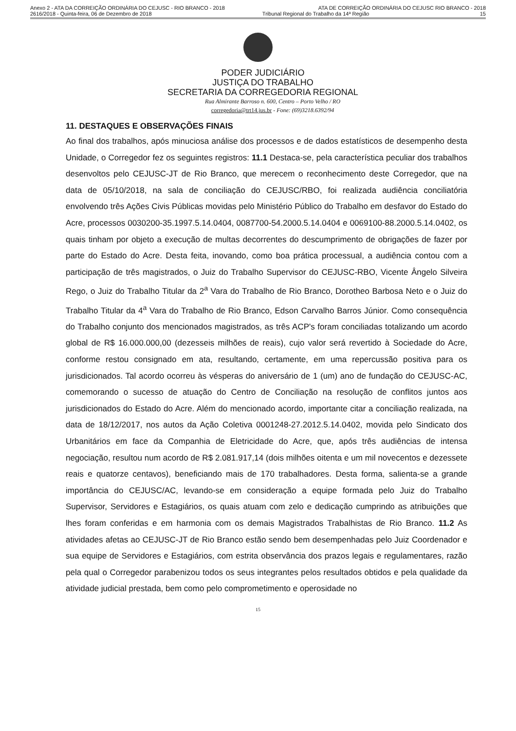Anexo 2 - ATA DA CORREIÇÃO ORDINÁRIA DO CEJUSC - RIO BRANCO - 2018 ATA DE CORREIÇÃO ORDINÁRIA DO CEJUSC RIO BRANCO - 2018
2616/2018 - Quinta-feira, 06 de Dezembro de 2018 Tribunal Regional do Trabalho da 14ª Região 15
PODER JUDICIÁRIO
JUSTIÇA DO TRABALHO
SECRETARIA DA CORREGEDORIA REGIONAL
Rua Almirante Barroso n. 600, Centro – Porto Velho / RO
corregedoria@trt14.jus.br - Fone: (69)3218.6392/94
11. DESTAQUES E OBSERVAÇÕES FINAIS
Ao final dos trabalhos, após minuciosa análise dos processos e de dados estatísticos de desempenho desta Unidade, o Corregedor fez os seguintes registros: 11.1 Destaca-se, pela característica peculiar dos trabalhos desenvoltos pelo CEJUSC-JT de Rio Branco, que merecem o reconhecimento deste Corregedor, que na data de 05/10/2018, na sala de conciliação do CEJUSC/RBO, foi realizada audiência conciliatória envolvendo três Ações Civis Públicas movidas pelo Ministério Público do Trabalho em desfavor do Estado do Acre, processos 0030200-35.1997.5.14.0404, 0087700-54.2000.5.14.0404 e 0069100-88.2000.5.14.0402, os quais tinham por objeto a execução de multas decorrentes do descumprimento de obrigações de fazer por parte do Estado do Acre. Desta feita, inovando, como boa prática processual, a audiência contou com a participação de três magistrados, o Juiz do Trabalho Supervisor do CEJUSC-RBO, Vicente Ângelo Silveira Rego, o Juiz do Trabalho Titular da 2<sup>a</sup> Vara do Trabalho de Rio Branco, Dorotheo Barbosa Neto e o Juiz do Trabalho Titular da 4<sup>a</sup> Vara do Trabalho de Rio Branco, Edson Carvalho Barros Júnior. Como consequência do Trabalho conjunto dos mencionados magistrados, as três ACP's foram conciliadas totalizando um acordo global de R$ 16.000.000,00 (dezesseis milhões de reais), cujo valor será revertido à Sociedade do Acre, conforme restou consignado em ata, resultando, certamente, em uma repercussão positiva para os jurisdicionados. Tal acordo ocorreu às vésperas do aniversário de 1 (um) ano de fundação do CEJUSC-AC, comemorando o sucesso de atuação do Centro de Conciliação na resolução de conflitos juntos aos jurisdicionados do Estado do Acre. Além do mencionado acordo, importante citar a conciliação realizada, na data de 18/12/2017, nos autos da Ação Coletiva 0001248-27.2012.5.14.0402, movida pelo Sindicato dos Urbanitários em face da Companhia de Eletricidade do Acre, que, após três audiências de intensa negociação, resultou num acordo de R$ 2.081.917,14 (dois milhões oitenta e um mil novecentos e dezessete reais e quatorze centavos), beneficiando mais de 170 trabalhadores. Desta forma, salienta-se a grande importância do CEJUSC/AC, levando-se em consideração a equipe formada pelo Juiz do Trabalho Supervisor, Servidores e Estagiários, os quais atuam com zelo e dedicação cumprindo as atribuições que lhes foram conferidas e em harmonia com os demais Magistrados Trabalhistas de Rio Branco. 11.2 As atividades afetas ao CEJUSC-JT de Rio Branco estão sendo bem desempenhadas pelo Juiz Coordenador e sua equipe de Servidores e Estagiários, com estrita observância dos prazos legais e regulamentares, razão pela qual o Corregedor parabenizou todos os seus integrantes pelos resultados obtidos e pela qualidade da atividade judicial prestada, bem como pelo comprometimento e operosidade no
15